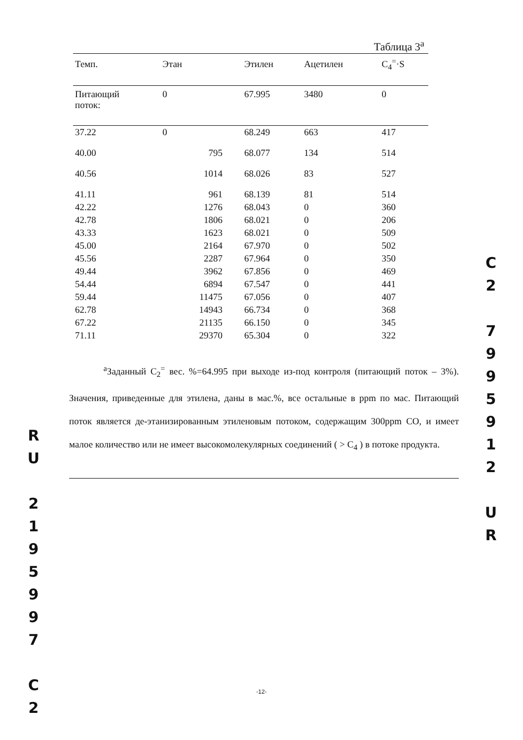Таблица 3<sup>a</sup>
| Темп. | Этан | Этилен | Ацетилен | C<sub>4</sub><sup>=</sup>·S |
| --- | --- | --- | --- | --- |
| Питающий поток: | 0 | 67.995 | 3480 | 0 |
| 37.22 | 0 | 68.249 | 663 | 417 |
| 40.00 | 795 | 68.077 | 134 | 514 |
| 40.56 | 1014 | 68.026 | 83 | 527 |
| 41.11 | 961 | 68.139 | 81 | 514 |
| 42.22 | 1276 | 68.043 | 0 | 360 |
| 42.78 | 1806 | 68.021 | 0 | 206 |
| 43.33 | 1623 | 68.021 | 0 | 509 |
| 45.00 | 2164 | 67.970 | 0 | 502 |
| 45.56 | 2287 | 67.964 | 0 | 350 |
| 49.44 | 3962 | 67.856 | 0 | 469 |
| 54.44 | 6894 | 67.547 | 0 | 441 |
| 59.44 | 11475 | 67.056 | 0 | 407 |
| 62.78 | 14943 | 66.734 | 0 | 368 |
| 67.22 | 21135 | 66.150 | 0 | 345 |
| 71.11 | 29370 | 65.304 | 0 | 322 |
<sup>a</sup> Заданный C<sub>2</sub><sup>=</sup> вес. %=64.995 при выходе из-под контроля (питающий поток – 3%). Значения, приведенные для этилена, даны в мас.%, все остальные в ppm по мас. Питающий поток является де-этанизированным этиленовым потоком, содержащим 300ppm CO, и имеет малое количество или не имеет высокомолекулярных соединений ( > C<sub>4</sub> ) в потоке продукта.
R
U
2
1
9
5
9
9
7
C
2
C
2
7
9
9
5
9
1
2
U
R
-12-